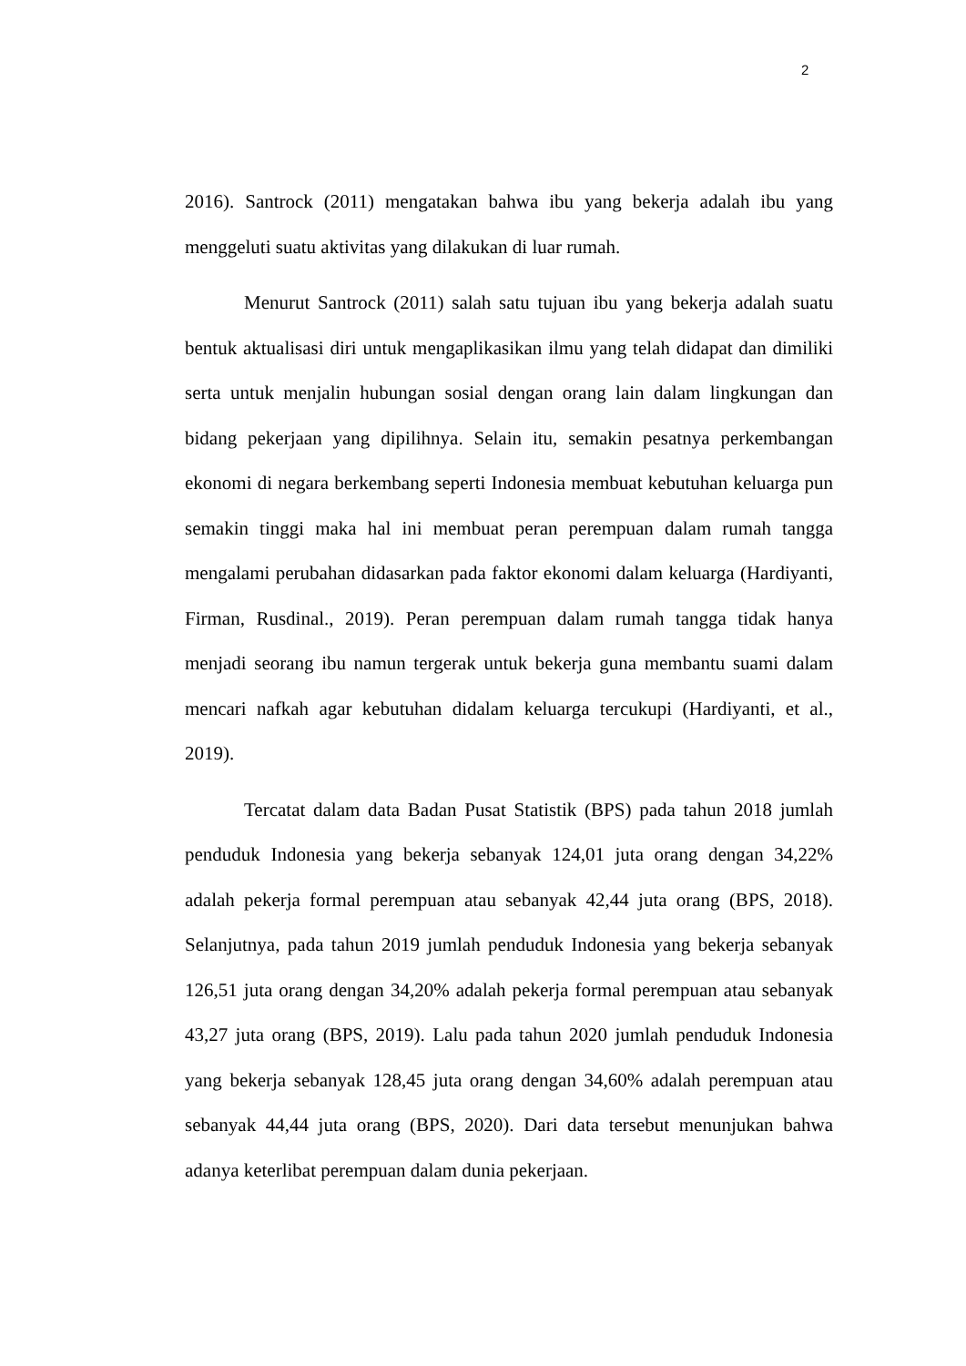2
2016). Santrock (2011) mengatakan bahwa ibu yang bekerja adalah ibu yang menggeluti suatu aktivitas yang dilakukan di luar rumah.
Menurut Santrock (2011) salah satu tujuan ibu yang bekerja adalah suatu bentuk aktualisasi diri untuk mengaplikasikan ilmu yang telah didapat dan dimiliki serta untuk menjalin hubungan sosial dengan orang lain dalam lingkungan dan bidang pekerjaan yang dipilihnya. Selain itu, semakin pesatnya perkembangan ekonomi di negara berkembang seperti Indonesia membuat kebutuhan keluarga pun semakin tinggi maka hal ini membuat peran perempuan dalam rumah tangga mengalami perubahan didasarkan pada faktor ekonomi dalam keluarga (Hardiyanti, Firman, Rusdinal., 2019). Peran perempuan dalam rumah tangga tidak hanya menjadi seorang ibu namun tergerak untuk bekerja guna membantu suami dalam mencari nafkah agar kebutuhan didalam keluarga tercukupi (Hardiyanti, et al., 2019).
Tercatat dalam data Badan Pusat Statistik (BPS) pada tahun 2018 jumlah penduduk Indonesia yang bekerja sebanyak 124,01 juta orang dengan 34,22% adalah pekerja formal perempuan atau sebanyak 42,44 juta orang (BPS, 2018). Selanjutnya, pada tahun 2019 jumlah penduduk Indonesia yang bekerja sebanyak 126,51 juta orang dengan 34,20% adalah pekerja formal perempuan atau sebanyak 43,27 juta orang (BPS, 2019). Lalu pada tahun 2020 jumlah penduduk Indonesia yang bekerja sebanyak 128,45 juta orang dengan 34,60% adalah perempuan atau sebanyak 44,44 juta orang (BPS, 2020). Dari data tersebut menunjukan bahwa adanya keterlibat perempuan dalam dunia pekerjaan.